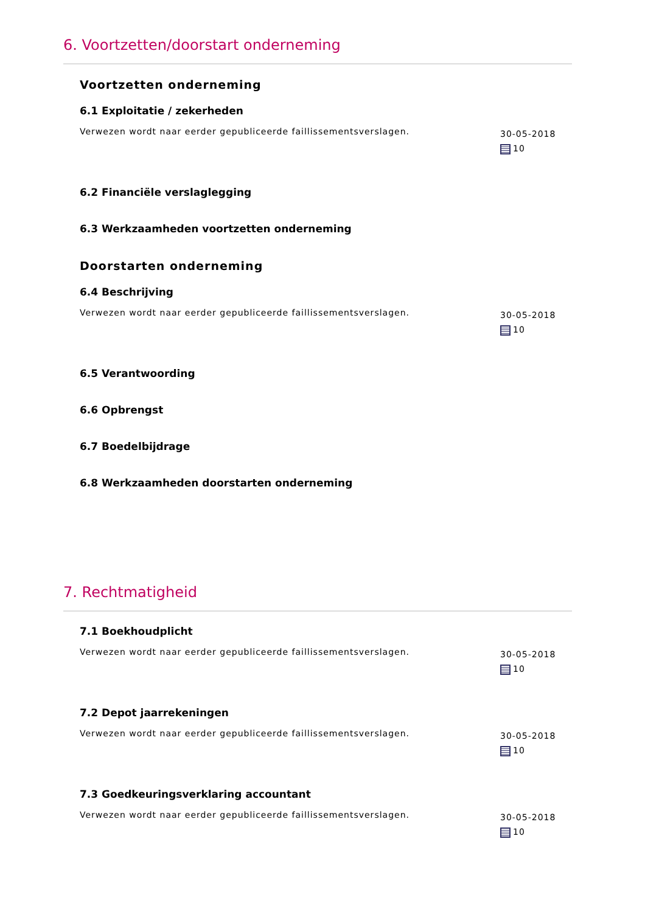6. Voortzetten/doorstart onderneming
Voortzetten onderneming
6.1 Exploitatie / zekerheden
Verwezen wordt naar eerder gepubliceerde faillissementsverslagen. 30-05-2018
10
6.2 Financiële verslaglegging
6.3 Werkzaamheden voortzetten onderneming
Doorstarten onderneming
6.4 Beschrijving
Verwezen wordt naar eerder gepubliceerde faillissementsverslagen. 30-05-2018
10
6.5 Verantwoording
6.6 Opbrengst
6.7 Boedelbijdrage
6.8 Werkzaamheden doorstarten onderneming
7. Rechtmatigheid
7.1 Boekhoudplicht
Verwezen wordt naar eerder gepubliceerde faillissementsverslagen. 30-05-2018
10
7.2 Depot jaarrekeningen
Verwezen wordt naar eerder gepubliceerde faillissementsverslagen. 30-05-2018
10
7.3 Goedkeuringsverklaring accountant
Verwezen wordt naar eerder gepubliceerde faillissementsverslagen. 30-05-2018
10